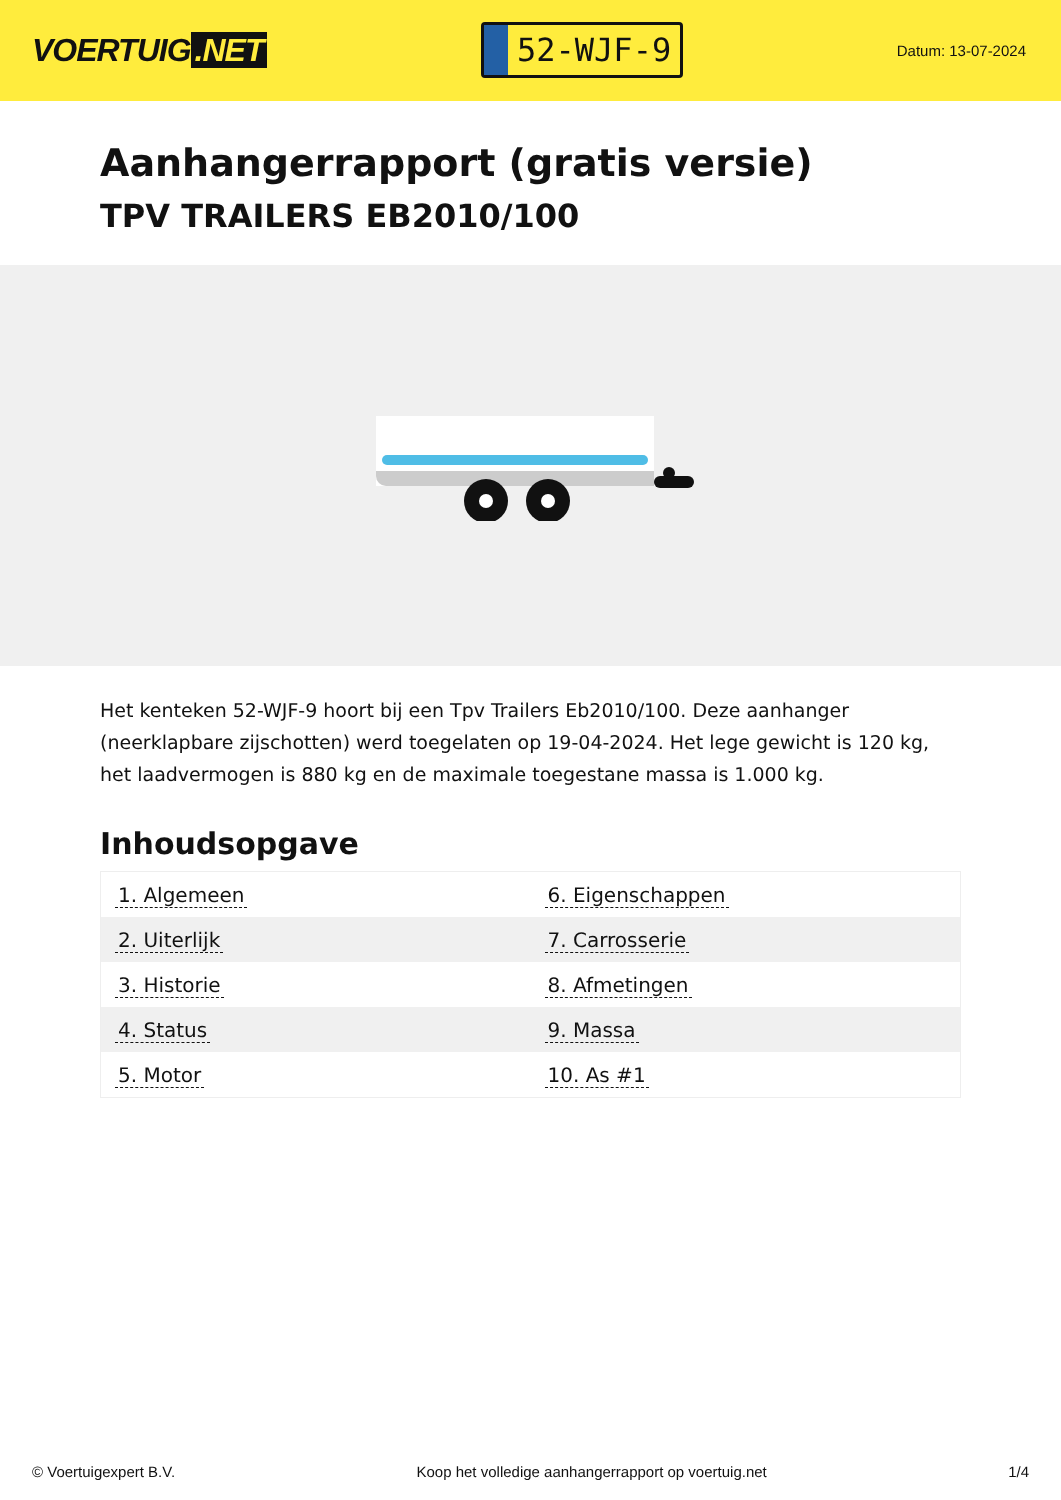VOERTUIG.NET
52-WJF-9
Datum: 13-07-2024
Aanhangerrapport (gratis versie)
TPV TRAILERS EB2010/100
Het kenteken 52-WJF-9 hoort bij een Tpv Trailers Eb2010/100. Deze aanhanger (neerklapbare zijschotten) werd toegelaten op 19-04-2024. Het lege gewicht is 120 kg, het laadvermogen is 880 kg en de maximale toegestane massa is 1.000 kg.
Inhoudsopgave
| 1. Algemeen | 6. Eigenschappen |
| 2. Uiterlijk | 7. Carrosserie |
| 3. Historie | 8. Afmetingen |
| 4. Status | 9. Massa |
| 5. Motor | 10. As #1 |
© Voertuigexpert B.V. Koop het volledige aanhangerrapport op voertuig.net
1/4